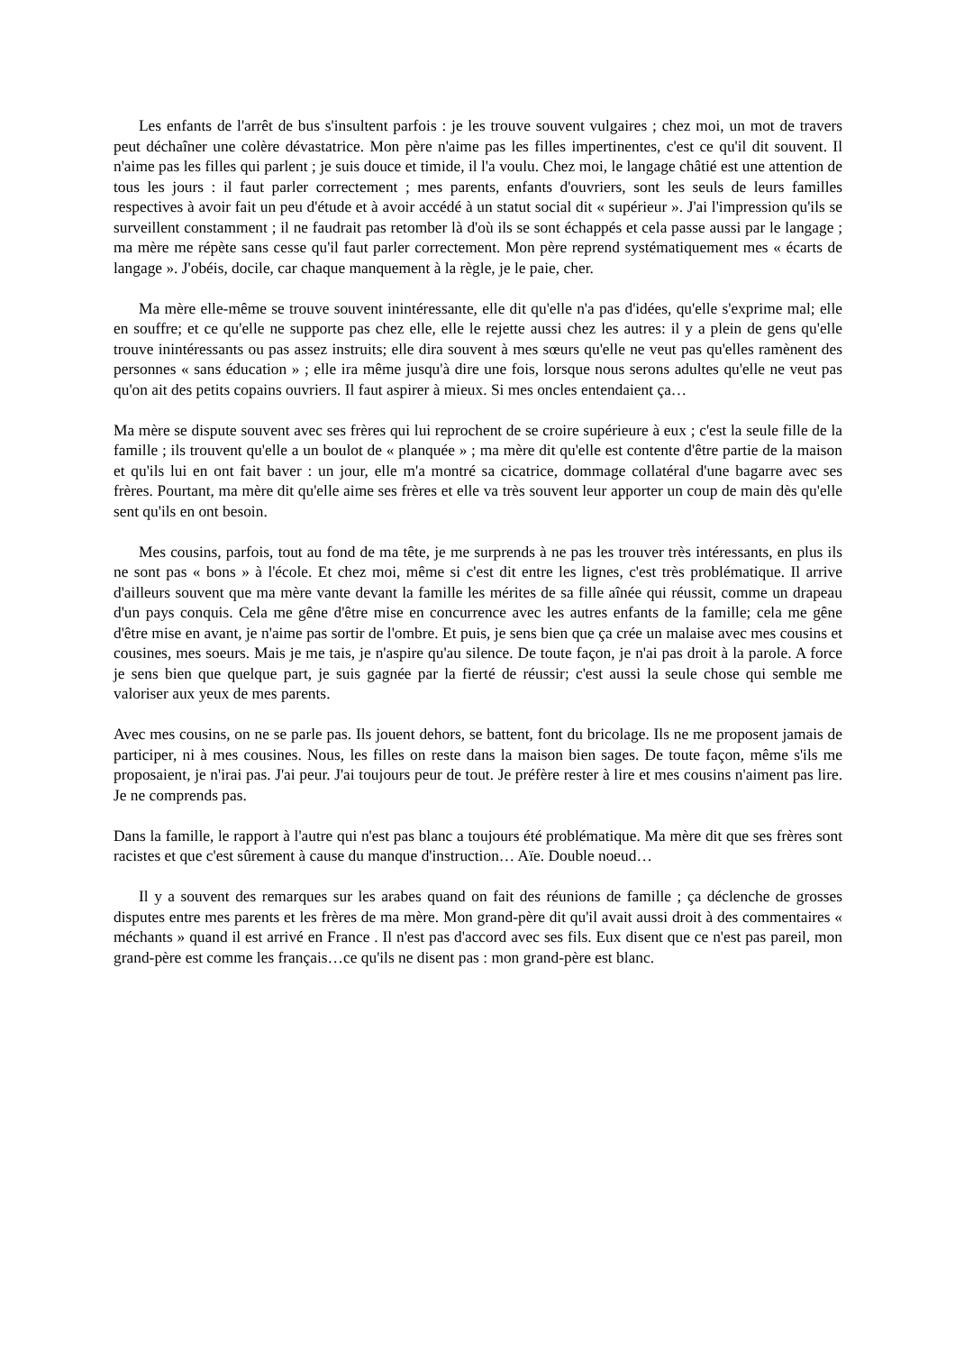Les enfants de l'arrêt de bus s'insultent parfois : je les trouve souvent vulgaires ; chez moi, un mot de travers peut déchaîner une colère dévastatrice. Mon père n'aime pas les filles impertinentes, c'est ce qu'il dit souvent. Il n'aime pas les filles qui parlent ; je suis douce et timide, il l'a voulu. Chez moi, le langage châtié est une attention de tous les jours : il faut parler correctement ; mes parents, enfants d'ouvriers, sont les seuls de leurs familles respectives à avoir fait un peu d'étude et à avoir accédé à un statut social dit « supérieur ». J'ai l'impression qu'ils se surveillent constamment ; il ne faudrait pas retomber là d'où ils se sont échappés et cela passe aussi par le langage ; ma mère me répète sans cesse qu'il faut parler correctement. Mon père reprend systématiquement mes « écarts de langage ». J'obéis, docile, car chaque manquement à la règle, je le paie, cher.
Ma mère elle-même se trouve souvent inintéressante, elle dit qu'elle n'a pas d'idées, qu'elle s'exprime mal; elle en souffre; et ce qu'elle ne supporte pas chez elle, elle le rejette aussi chez les autres: il y a plein de gens qu'elle trouve inintéressants ou pas assez instruits; elle dira souvent à mes sœurs qu'elle ne veut pas qu'elles ramènent des personnes « sans éducation » ; elle ira même jusqu'à dire une fois, lorsque nous serons adultes qu'elle ne veut pas qu'on ait des petits copains ouvriers. Il faut aspirer à mieux. Si mes oncles entendaient ça…
Ma mère se dispute souvent avec ses frères qui lui reprochent de se croire supérieure à eux ; c'est la seule fille de la famille ; ils trouvent qu'elle a un boulot de « planquée » ; ma mère dit qu'elle est contente d'être partie de la maison et qu'ils lui en ont fait baver : un jour, elle m'a montré sa cicatrice, dommage collatéral d'une bagarre avec ses frères. Pourtant, ma mère dit qu'elle aime ses frères et elle va très souvent leur apporter un coup de main dès qu'elle sent qu'ils en ont besoin.
Mes cousins, parfois, tout au fond de ma tête, je me surprends à ne pas les trouver très intéressants, en plus ils ne sont pas « bons » à l'école. Et chez moi, même si c'est dit entre les lignes, c'est très problématique. Il arrive d'ailleurs souvent que ma mère vante devant la famille les mérites de sa fille aînée qui réussit, comme un drapeau d'un pays conquis. Cela me gêne d'être mise en concurrence avec les autres enfants de la famille; cela me gêne d'être mise en avant, je n'aime pas sortir de l'ombre. Et puis, je sens bien que ça crée un malaise avec mes cousins et cousines, mes soeurs. Mais je me tais, je n'aspire qu'au silence. De toute façon, je n'ai pas droit à la parole. A force je sens bien que quelque part, je suis gagnée par la fierté de réussir; c'est aussi la seule chose qui semble me valoriser aux yeux de mes parents.
Avec mes cousins, on ne se parle pas. Ils jouent dehors, se battent, font du bricolage. Ils ne me proposent jamais de participer, ni à mes cousines. Nous, les filles on reste dans la maison bien sages. De toute façon, même s'ils me proposaient, je n'irai pas. J'ai peur. J'ai toujours peur de tout. Je préfère rester à lire et mes cousins n'aiment pas lire. Je ne comprends pas.
Dans la famille, le rapport à l'autre qui n'est pas blanc a toujours été problématique. Ma mère dit que ses frères sont racistes et que c'est sûrement à cause du manque d'instruction… Aïe. Double noeud…
Il y a souvent des remarques sur les arabes quand on fait des réunions de famille ; ça déclenche de grosses disputes entre mes parents et les frères de ma mère. Mon grand-père dit qu'il avait aussi droit à des commentaires « méchants » quand il est arrivé en France . Il n'est pas d'accord avec ses fils. Eux disent que ce n'est pas pareil, mon grand-père est comme les français…ce qu'ils ne disent pas : mon grand-père est blanc.